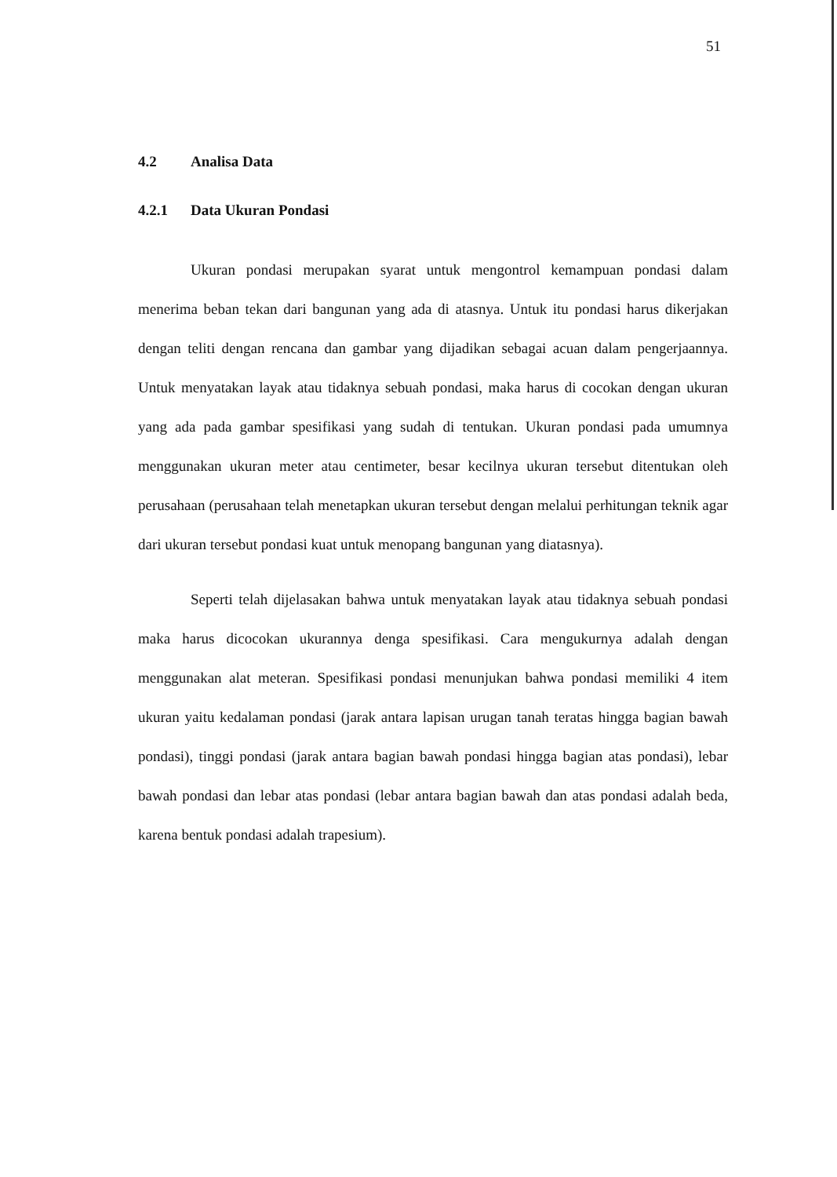51
4.2 Analisa Data
4.2.1 Data Ukuran Pondasi
Ukuran pondasi merupakan syarat untuk mengontrol kemampuan pondasi dalam menerima beban tekan dari bangunan yang ada di atasnya. Untuk itu pondasi harus dikerjakan dengan teliti dengan rencana dan gambar yang dijadikan sebagai acuan dalam pengerjaannya. Untuk menyatakan layak atau tidaknya sebuah pondasi, maka harus di cocokan dengan ukuran yang ada pada gambar spesifikasi yang sudah di tentukan. Ukuran pondasi pada umumnya menggunakan ukuran meter atau centimeter, besar kecilnya ukuran tersebut ditentukan oleh perusahaan (perusahaan telah menetapkan ukuran tersebut dengan melalui perhitungan teknik agar dari ukuran tersebut pondasi kuat untuk menopang bangunan yang diatasnya).
Seperti telah dijelasakan bahwa untuk menyatakan layak atau tidaknya sebuah pondasi maka harus dicocokan ukurannya denga spesifikasi. Cara mengukurnya adalah dengan menggunakan alat meteran. Spesifikasi pondasi menunjukan bahwa pondasi memiliki 4 item ukuran yaitu kedalaman pondasi (jarak antara lapisan urugan tanah teratas hingga bagian bawah pondasi), tinggi pondasi (jarak antara bagian bawah pondasi hingga bagian atas pondasi), lebar bawah pondasi dan lebar atas pondasi (lebar antara bagian bawah dan atas pondasi adalah beda, karena bentuk pondasi adalah trapesium).